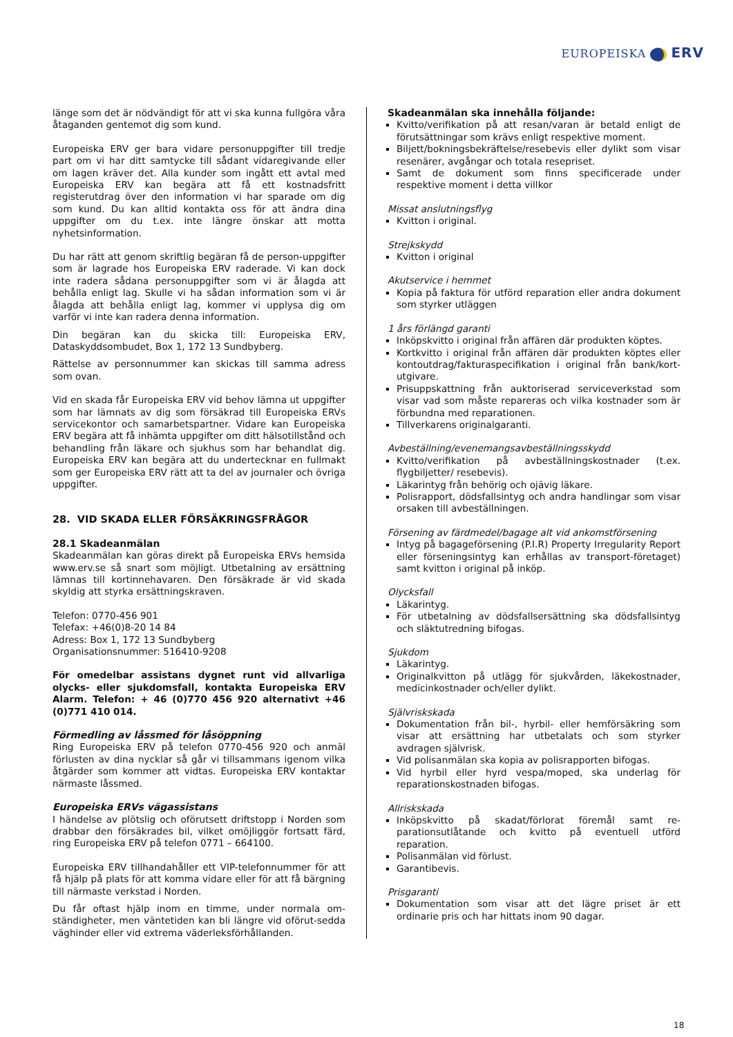EUROPEISKA ERV
länge som det är nödvändigt för att vi ska kunna fullgöra våra åtaganden gentemot dig som kund.
Europeiska ERV ger bara vidare personuppgifter till tredje part om vi har ditt samtycke till sådant vidaregivande eller om lagen kräver det. Alla kunder som ingått ett avtal med Europeiska ERV kan begära att få ett kostnadsfritt registerutdrag över den information vi har sparade om dig som kund. Du kan alltid kontakta oss för att ändra dina uppgifter om du t.ex. inte längre önskar att motta nyhetsinformation.
Du har rätt att genom skriftlig begäran få de person-uppgifter som är lagrade hos Europeiska ERV raderade. Vi kan dock inte radera sådana personuppgifter som vi är ålagda att behålla enligt lag. Skulle vi ha sådan information som vi är ålagda att behålla enligt lag, kommer vi upplysa dig om varför vi inte kan radera denna information.
Din begäran kan du skicka till: Europeiska ERV, Dataskyddsombudet, Box 1, 172 13 Sundbyberg.
Rättelse av personnummer kan skickas till samma adress som ovan.
Vid en skada får Europeiska ERV vid behov lämna ut uppgifter som har lämnats av dig som försäkrad till Europeiska ERVs servicekontor och samarbetspartner. Vidare kan Europeiska ERV begära att få inhämta uppgifter om ditt hälsotillstånd och behandling från läkare och sjukhus som har behandlat dig. Europeiska ERV kan begära att du undertecknar en fullmakt som ger Europeiska ERV rätt att ta del av journaler och övriga uppgifter.
28. VID SKADA ELLER FÖRSÄKRINGSFRÅGOR
28.1 Skadeanmälan
Skadeanmälan kan göras direkt på Europeiska ERVs hemsida www.erv.se så snart som möjligt. Utbetalning av ersättning lämnas till kortinnehavaren. Den försäkrade är vid skada skyldig att styrka ersättningskraven.
Telefon: 0770-456 901
Telefax: +46(0)8-20 14 84
Adress: Box 1, 172 13 Sundbyberg
Organisationsnummer: 516410-9208
För omedelbar assistans dygnet runt vid allvarliga olycks- eller sjukdomsfall, kontakta Europeiska ERV Alarm. Telefon: + 46 (0)770 456 920 alternativt +46 (0)771 410 014.
Förmedling av låssmed för låsöppning
Ring Europeiska ERV på telefon 0770-456 920 och anmäl förlusten av dina nycklar så går vi tillsammans igenom vilka åtgärder som kommer att vidtas. Europeiska ERV kontaktar närmaste låssmed.
Europeiska ERVs vägassistans
I händelse av plötslig och oförutsett driftstopp i Norden som drabbar den försäkrades bil, vilket omöjliggör fortsatt färd, ring Europeiska ERV på telefon 0771 – 664100.
Europeiska ERV tillhandahåller ett VIP-telefonnummer för att få hjälp på plats för att komma vidare eller för att få bärgning till närmaste verkstad i Norden.
Du får oftast hjälp inom en timme, under normala om-ständigheter, men väntetiden kan bli längre vid oförut-sedda väghinder eller vid extrema väderleksförhållanden.
Skadeanmälan ska innehålla följande:
Kvitto/verifikation på att resan/varan är betald enligt de förutsättningar som krävs enligt respektive moment.
Biljett/bokningsbekräftelse/resebevis eller dylikt som visar resenärer, avgångar och totala resepriset.
Samt de dokument som finns specificerade under respektive moment i detta villkor
Missat anslutningsflyg
Kvitton i original.
Strejkskydd
Kvitton i original
Akutservice i hemmet
Kopia på faktura för utförd reparation eller andra dokument som styrker utläggen
1 års förlängd garanti
Inköpskvitto i original från affären där produkten köptes.
Kortkvitto i original från affären där produkten köptes eller kontoutdrag/fakturaspecifikation i original från bank/kort-utgivare.
Prisuppskattning från auktoriserad serviceverkstad som visar vad som måste repareras och vilka kostnader som är förbundna med reparationen.
Tillverkarens originalgaranti.
Avbeställning/evenemangsavbeställningsskydd
Kvitto/verifikation på avbeställningskostnader (t.ex. flygbiljetter/ resebevis).
Läkarintyg från behörig och ojävig läkare.
Polisrapport, dödsfallsintyg och andra handlingar som visar orsaken till avbeställningen.
Försening av färdmedel/bagage alt vid ankomstförsening
Intyg på bagageförsening (P.I.R) Property Irregularity Report eller förseningsintyg kan erhållas av transport-företaget) samt kvitton i original på inköp.
Olycksfall
Läkarintyg.
För utbetalning av dödsfallsersättning ska dödsfallsintyg och släktutredning bifogas.
Sjukdom
Läkarintyg.
Originalkvitton på utlägg för sjukvården, läkekostnader, medicinkostnader och/eller dylikt.
Självriskskada
Dokumentation från bil-, hyrbil- eller hemförsäkring som visar att ersättning har utbetalats och som styrker avdragen självrisk.
Vid polisanmälan ska kopia av polisrapporten bifogas.
Vid hyrbil eller hyrd vespa/moped, ska underlag för reparationskostnaden bifogas.
Allriskskada
Inköpskvitto på skadat/förlorat föremål samt re-parationsutlåtande och kvitto på eventuell utförd reparation.
Polisanmälan vid förlust.
Garantibevis.
Prisgaranti
Dokumentation som visar att det lägre priset är ett ordinarie pris och har hittats inom 90 dagar.
18